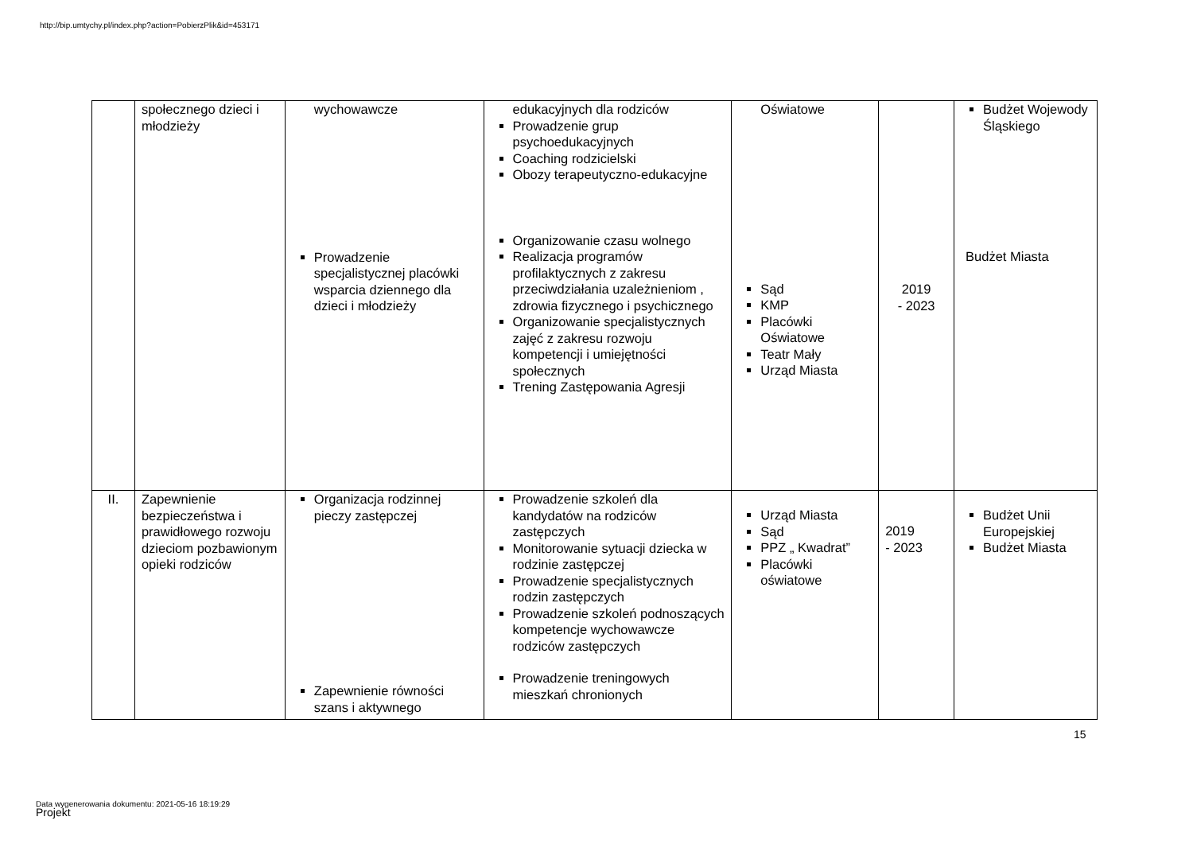http://bip.umtychy.pl/index.php?action=PobierzPlik&id=453171
| | społecznego dzieci i młodzieży | wychowawcze Prowadzenie specjalistycznej placówki wsparcia dziennego dla dzieci i młodzieży | edukacyjnych dla rodziców Prowadzenie grup psychoedukacyjnych Coaching rodzicielski Obozy terapeutyczno-edukacyjne Organizowanie czasu wolnego Realizacja programów profilaktycznych z zakresu przeciwdziałania uzależnieniom , zdrowia fizycznego i psychicznego Organizowanie specjalistycznych zajęć z zakresu rozwoju kompetencji i umiejętności społecznych Trening Zastępowania Agresji | Oświatowe Sąd KMP Placówki Oświatowe Teatr Mały Urząd Miasta | 2019 - 2023 | Budżet Wojewody Śląskiego Budżet Miasta |
| II. | Zapewnienie bezpieczeństwa i prawidłowego rozwoju dzieciom pozbawionym opieki rodziców | Organizacja rodzinnej pieczy zastępczej Zapewnienie równości szans i aktywnego | Prowadzenie szkoleń dla kandydatów na rodziców zastępczych Monitorowanie sytuacji dziecka w rodzinie zastępczej Prowadzenie specjalistycznych rodzin zastępczych Prowadzenie szkoleń podnoszących kompetencje wychowawcze rodziców zastępczych Prowadzenie treningowych mieszkań chronionych | Urząd Miasta Sąd PPZ „ Kwadrat” Placówki oświatowe | 2019 - 2023 | Budżet Unii Europejskiej Budżet Miasta |
15
Data wygenerowania dokumentu: 2021-05-16 18:19:29
Projekt